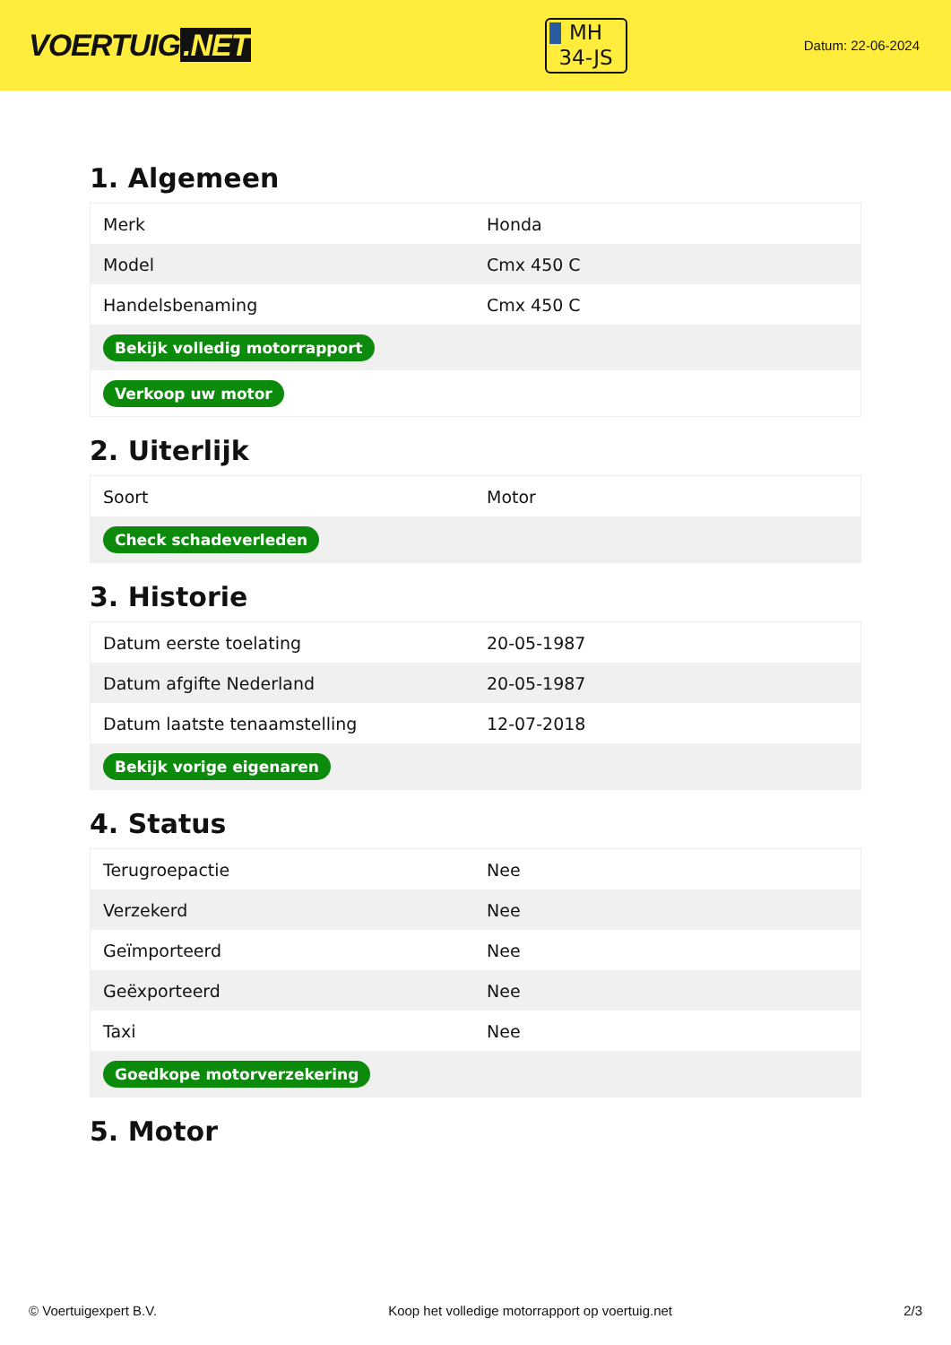VOERTUIG.NET
MH
34-JS
Datum: 22-06-2024
1. Algemeen
| Merk | Honda |
| Model | Cmx 450 C |
| Handelsbenaming | Cmx 450 C |
| Bekijk volledig motorrapport | |
| Verkoop uw motor | |
2. Uiterlijk
| Soort | Motor |
| Check schadeverleden | |
3. Historie
| Datum eerste toelating | 20-05-1987 |
| Datum afgifte Nederland | 20-05-1987 |
| Datum laatste tenaamstelling | 12-07-2018 |
| Bekijk vorige eigenaren | |
4. Status
| Terugroepactie | Nee |
| Verzekerd | Nee |
| Geïmporteerd | Nee |
| Geëxporteerd | Nee |
| Taxi | Nee |
| Goedkope motorverzekering | |
5. Motor
© Voertuigexpert B.V. Koop het volledige motorrapport op voertuig.net 2/3